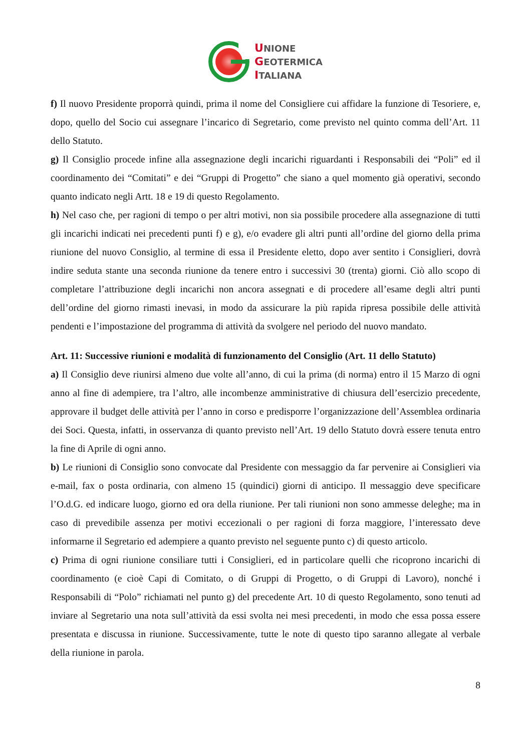UNIONE
GEOTERMICA
ITALIANA
f) Il nuovo Presidente proporrà quindi, prima il nome del Consigliere cui affidare la funzione di Tesoriere, e, dopo, quello del Socio cui assegnare l’incarico di Segretario, come previsto nel quinto comma dell’Art. 11 dello Statuto.
g) Il Consiglio procede infine alla assegnazione degli incarichi riguardanti i Responsabili dei “Poli” ed il coordinamento dei “Comitati” e dei “Gruppi di Progetto” che siano a quel momento già operativi, secondo quanto indicato negli Artt. 18 e 19 di questo Regolamento.
h) Nel caso che, per ragioni di tempo o per altri motivi, non sia possibile procedere alla assegnazione di tutti gli incarichi indicati nei precedenti punti f) e g), e/o evadere gli altri punti all’ordine del giorno della prima riunione del nuovo Consiglio, al termine di essa il Presidente eletto, dopo aver sentito i Consiglieri, dovrà indire seduta stante una seconda riunione da tenere entro i successivi 30 (trenta) giorni. Ciò allo scopo di completare l’attribuzione degli incarichi non ancora assegnati e di procedere all’esame degli altri punti dell’ordine del giorno rimasti inevasi, in modo da assicurare la più rapida ripresa possibile delle attività pendenti e l’impostazione del programma di attività da svolgere nel periodo del nuovo mandato.
Art. 11: Successive riunioni e modalità di funzionamento del Consiglio (Art. 11 dello Statuto)
a) Il Consiglio deve riunirsi almeno due volte all’anno, di cui la prima (di norma) entro il 15 Marzo di ogni anno al fine di adempiere, tra l’altro, alle incombenze amministrative di chiusura dell’esercizio precedente, approvare il budget delle attività per l’anno in corso e predisporre l’organizzazione dell’Assemblea ordinaria dei Soci. Questa, infatti, in osservanza di quanto previsto nell’Art. 19 dello Statuto dovrà essere tenuta entro la fine di Aprile di ogni anno.
b) Le riunioni di Consiglio sono convocate dal Presidente con messaggio da far pervenire ai Consiglieri via e-mail, fax o posta ordinaria, con almeno 15 (quindici) giorni di anticipo. Il messaggio deve specificare l’O.d.G. ed indicare luogo, giorno ed ora della riunione. Per tali riunioni non sono ammesse deleghe; ma in caso di prevedibile assenza per motivi eccezionali o per ragioni di forza maggiore, l’interessato deve informarne il Segretario ed adempiere a quanto previsto nel seguente punto c) di questo articolo.
c) Prima di ogni riunione consiliare tutti i Consiglieri, ed in particolare quelli che ricoprono incarichi di coordinamento (e cioè Capi di Comitato, o di Gruppi di Progetto, o di Gruppi di Lavoro), nonché i Responsabili di “Polo” richiamati nel punto g) del precedente Art. 10 di questo Regolamento, sono tenuti ad inviare al Segretario una nota sull’attività da essi svolta nei mesi precedenti, in modo che essa possa essere presentata e discussa in riunione. Successivamente, tutte le note di questo tipo saranno allegate al verbale della riunione in parola.
8